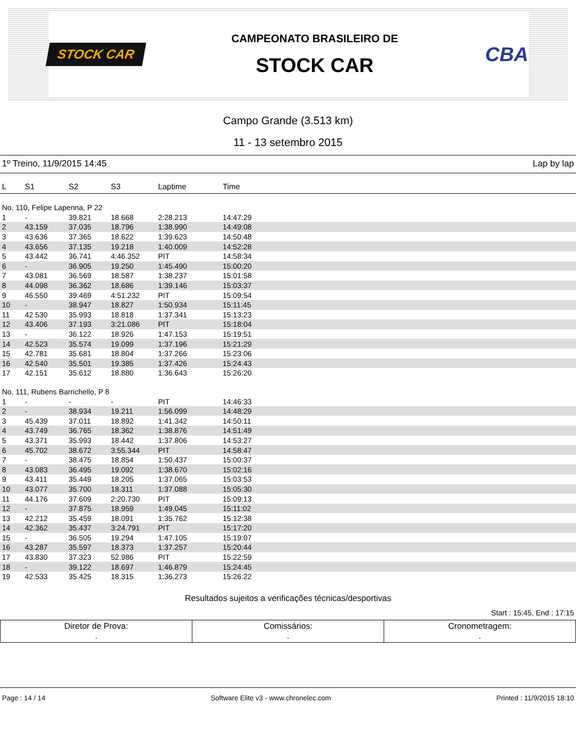STOCK CAR
CAMPEONATO BRASILEIRO DE
STOCK CAR
CBA
Campo Grande (3.513 km)
11 - 13 setembro 2015
1º Treino, 11/9/2015 14:45 Lap by lap
| L | S1 | S2 | S3 | Laptime | Time |
| --- | --- | --- | --- | --- | --- |
| No. 110, Felipe Lapenna, P 22 | | | | | |
| 1 | - | 39.821 | 18.668 | 2:28.213 | 14:47:29 |
| 2 | 43.159 | 37.035 | 18.796 | 1:38.990 | 14:49:08 |
| 3 | 43.636 | 37.365 | 18.622 | 1:39.623 | 14:50:48 |
| 4 | 43.656 | 37.135 | 19.218 | 1:40.009 | 14:52:28 |
| 5 | 43.442 | 36.741 | 4:46.352 | PIT | 14:58:34 |
| 6 | - | 36.905 | 19.250 | 1:45.490 | 15:00:20 |
| 7 | 43.081 | 36.569 | 18.587 | 1:38.237 | 15:01:58 |
| 8 | 44.098 | 36.362 | 18.686 | 1:39.146 | 15:03:37 |
| 9 | 46.550 | 39.469 | 4:51.232 | PIT | 15:09:54 |
| 10 | - | 38.947 | 18.827 | 1:50.934 | 15:11:45 |
| 11 | 42.530 | 35.993 | 18.818 | 1:37.341 | 15:13:23 |
| 12 | 43.406 | 37.193 | 3:21.086 | PIT | 15:18:04 |
| 13 | - | 36.122 | 18.926 | 1:47.153 | 15:19:51 |
| 14 | 42.523 | 35.574 | 19.099 | 1:37.196 | 15:21:29 |
| 15 | 42.781 | 35.681 | 18.804 | 1:37.266 | 15:23:06 |
| 16 | 42.540 | 35.501 | 19.385 | 1:37.426 | 15:24:43 |
| 17 | 42.151 | 35.612 | 18.880 | 1:36.643 | 15:26:20 |
| No. 111, Rubens Barrichello, P 8 | | | | | |
| 1 | - | - | - | PIT | 14:46:33 |
| 2 | - | 38.934 | 19.211 | 1:56.099 | 14:48:29 |
| 3 | 45.439 | 37.011 | 18.892 | 1:41.342 | 14:50:11 |
| 4 | 43.749 | 36.765 | 18.362 | 1:38.876 | 14:51:49 |
| 5 | 43.371 | 35.993 | 18.442 | 1:37.806 | 14:53:27 |
| 6 | 45.702 | 38.672 | 3:55.344 | PIT | 14:58:47 |
| 7 | - | 38.475 | 18.854 | 1:50.437 | 15:00:37 |
| 8 | 43.083 | 36.495 | 19.092 | 1:38.670 | 15:02:16 |
| 9 | 43.411 | 35.449 | 18.205 | 1:37.065 | 15:03:53 |
| 10 | 43.077 | 35.700 | 18.311 | 1:37.088 | 15:05:30 |
| 11 | 44.176 | 37.609 | 2:20.730 | PIT | 15:09:13 |
| 12 | - | 37.875 | 18.959 | 1:49.045 | 15:11:02 |
| 13 | 42.212 | 35.459 | 18.091 | 1:35.762 | 15:12:38 |
| 14 | 42.362 | 35.437 | 3:24.791 | PIT | 15:17:20 |
| 15 | - | 36.505 | 19.294 | 1:47.105 | 15:19:07 |
| 16 | 43.287 | 35.597 | 18.373 | 1:37.257 | 15:20:44 |
| 17 | 43.830 | 37.323 | 52.986 | PIT | 15:22:59 |
| 18 | - | 39.122 | 18.697 | 1:46.879 | 15:24:45 |
| 19 | 42.533 | 35.425 | 18.315 | 1:36.273 | 15:26:22 |
Resultados sujeitos a verificações técnicas/desportivas
Start : 15:45, End : 17:15
| Diretor de Prova: . | Comissários: . | Cronometragem: . |
Page : 14 / 14 Software Elite v3 - www.chronelec.com Printed : 11/9/2015 18:10